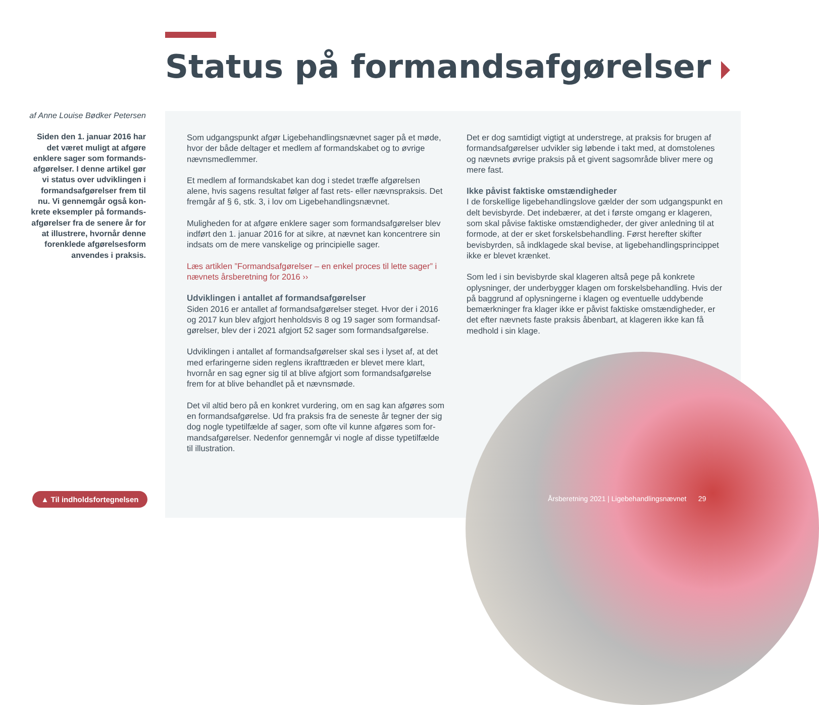Status på formandsafgørelser
af Anne Louise Bødker Petersen
Siden den 1. januar 2016 har det været muligt at afgøre enklere sager som formands­afgørelser. I denne artikel gør vi status over udviklingen i formandsafgørelser frem til nu. Vi gennemgår også kon­krete eksempler på formands­afgørelser fra de senere år for at illustrere, hvornår denne forenklede afgørelsesform anvendes i praksis.
Som udgangspunkt afgør Ligebehandlingsnævnet sager på et møde, hvor der både deltager et medlem af formandskabet og to øvrige nævnsmedlemmer.
Et medlem af formandskabet kan dog i stedet træffe afgørelsen alene, hvis sagens resultat følger af fast rets- eller nævnspraksis. Det fremgår af § 6, stk. 3, i lov om Ligebehandlingsnævnet.
Muligheden for at afgøre enklere sager som formandsafgørelser blev indført den 1. januar 2016 for at sikre, at nævnet kan koncentrere sin indsats om de mere vanskelige og principielle sager.
Læs artiklen ”Formandsafgørelser – en enkel proces til lette sager” i nævnets årsberetning for 2016 ››
Udviklingen i antallet af formandsafgørelser
Siden 2016 er antallet af formandsafgørelser steget. Hvor der i 2016 og 2017 kun blev afgjort henholdsvis 8 og 19 sager som formandsaf­gørelser, blev der i 2021 afgjort 52 sager som formandsafgørelse.
Udviklingen i antallet af formandsafgørelser skal ses i lyset af, at det med erfaringerne siden reglens ikrafttræden er blevet mere klart, hvornår en sag egner sig til at blive afgjort som formandsafgørelse frem for at blive behandlet på et nævnsmøde.
Det vil altid bero på en konkret vurdering, om en sag kan afgøres som en formandsafgørelse. Ud fra praksis fra de seneste år tegner der sig dog nogle typetilfælde af sager, som ofte vil kunne afgøres som for­mandsafgørelser. Nedenfor gennemgår vi nogle af disse typetilfælde til illustration.
Det er dog samtidigt vigtigt at understrege, at praksis for brugen af formandsafgørelser udvikler sig løbende i takt med, at domstolenes og nævnets øvrige praksis på et givent sagsområde bliver mere og mere fast.
Ikke påvist faktiske omstændigheder
I de forskellige ligebehandlingslove gælder der som udgangspunkt en delt bevisbyrde. Det indebærer, at det i første omgang er klageren, som skal påvise faktiske omstændigheder, der giver anledning til at formode, at der er sket forskelsbehandling. Først herefter skifter bevisbyrden, så indklagede skal bevise, at ligebehandlingsprincippet ikke er blevet krænket.
Som led i sin bevisbyrde skal klageren altså pege på konkrete oplysninger, der underbygger klagen om forskelsbehandling. Hvis der på baggrund af oplysningerne i klagen og eventuelle uddybende bemærkninger fra klager ikke er påvist faktiske omstændigheder, er det efter nævnets faste praksis åbenbart, at klageren ikke kan få medhold i sin klage.
▲ Til indholdsfortegnelsen
Årsberetning 2021 | Ligebehandlingsnævnet 29